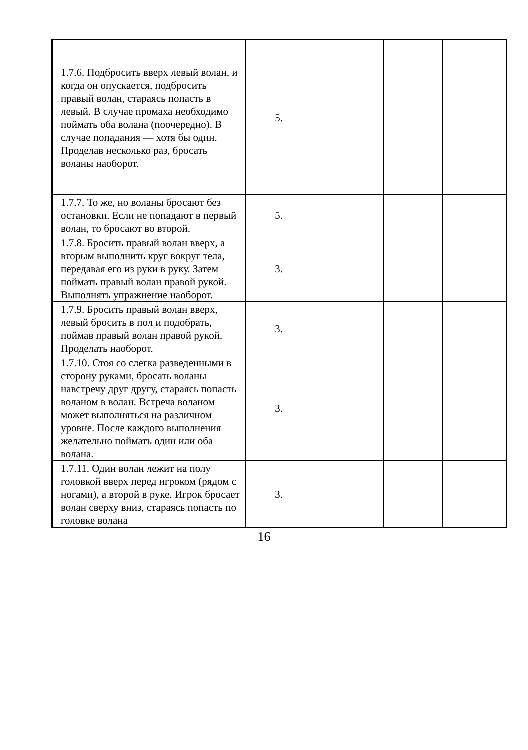| 1.7.6. Подбросить вверх левый волан, и когда он опускается, подбросить правый волан, стараясь попасть в левый. В случае промаха необходимо поймать оба волана (поочередно). В случае попадания — хотя бы один. Проделав несколько раз, бросать воланы наоборот. | 5. | | | |
| 1.7.7. То же, но воланы бросают без остановки. Если не попадают в первый волан, то бросают во второй. | 5. | | | |
| 1.7.8. Бросить правый волан вверх, а вторым выполнить круг вокруг тела, передавая его из руки в руку. Затем поймать правый волан правой рукой. Выполнять упражнение наоборот. | 3. | | | |
| 1.7.9. Бросить правый волан вверх, левый бросить в пол и подобрать, поймав правый волан правой рукой. Проделать наоборот. | 3. | | | |
| 1.7.10. Стоя со слегка разведенными в сторону руками, бросать воланы навстречу друг другу, стараясь попасть воланом в волан. Встреча воланом может выполняться на различном уровне. После каждого выполнения желательно поймать один или оба волана. | 3. | | | |
| 1.7.11. Один волан лежит на полу головкой вверх перед игроком (рядом с ногами), а второй в руке. Игрок бросает волан сверху вниз, стараясь попасть по головке волана | 3. | | | |
16